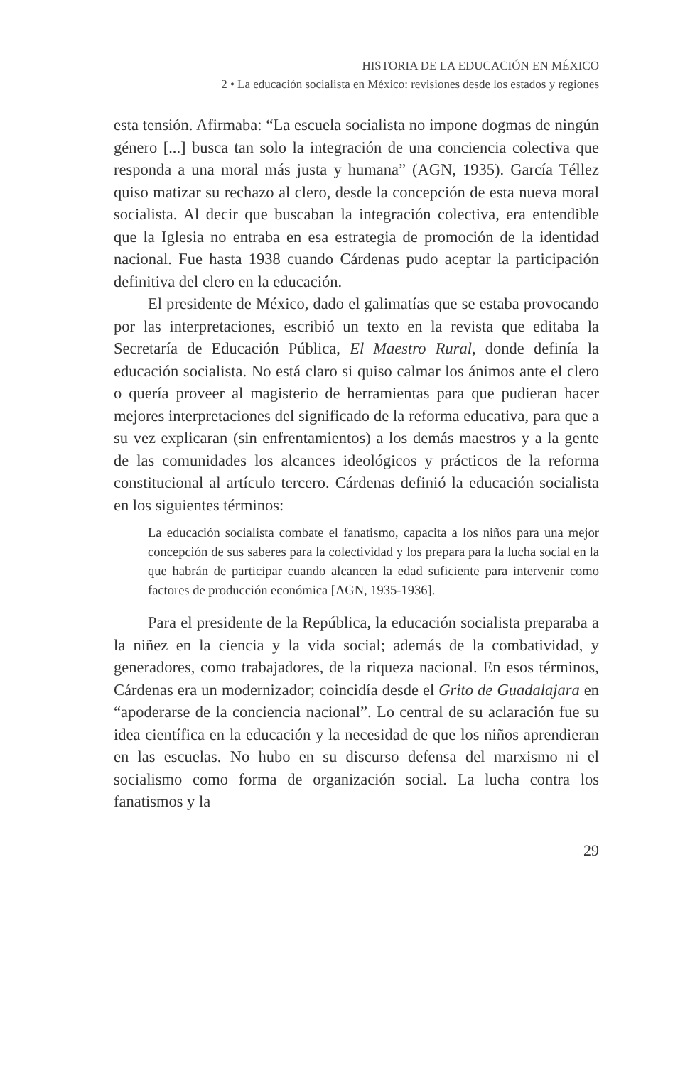HISTORIA DE LA EDUCACIÓN EN MÉXICO
2 • La educación socialista en México: revisiones desde los estados y regiones
esta tensión. Afirmaba: “La escuela socialista no impone dogmas de ningún género [...] busca tan solo la integración de una conciencia colectiva que responda a una moral más justa y humana” (AGN, 1935). García Téllez quiso matizar su rechazo al clero, desde la concepción de esta nueva moral socialista. Al decir que buscaban la integración colectiva, era entendible que la Iglesia no entraba en esa estrategia de promoción de la identidad nacional. Fue hasta 1938 cuando Cárdenas pudo aceptar la participación definitiva del clero en la educación.
El presidente de México, dado el galimatías que se estaba provocando por las interpretaciones, escribió un texto en la revista que editaba la Secretaría de Educación Pública, El Maestro Rural, donde definía la educación socialista. No está claro si quiso calmar los ánimos ante el clero o quería proveer al magisterio de herramientas para que pudieran hacer mejores interpretaciones del significado de la reforma educativa, para que a su vez explicaran (sin enfrentamientos) a los demás maestros y a la gente de las comunidades los alcances ideológicos y prácticos de la reforma constitucional al artículo tercero. Cárdenas definió la educación socialista en los siguientes términos:
La educación socialista combate el fanatismo, capacita a los niños para una mejor concepción de sus saberes para la colectividad y los prepara para la lucha social en la que habrán de participar cuando alcancen la edad suficiente para intervenir como factores de producción económica [AGN, 1935-1936].
Para el presidente de la República, la educación socialista preparaba a la niñez en la ciencia y la vida social; además de la combatividad, y generadores, como trabajadores, de la riqueza nacional. En esos términos, Cárdenas era un modernizador; coincidía desde el Grito de Guadalajara en “apoderarse de la conciencia nacional”. Lo central de su aclaración fue su idea científica en la educación y la necesidad de que los niños aprendieran en las escuelas. No hubo en su discurso defensa del marxismo ni el socialismo como forma de organización social. La lucha contra los fanatismos y la
29